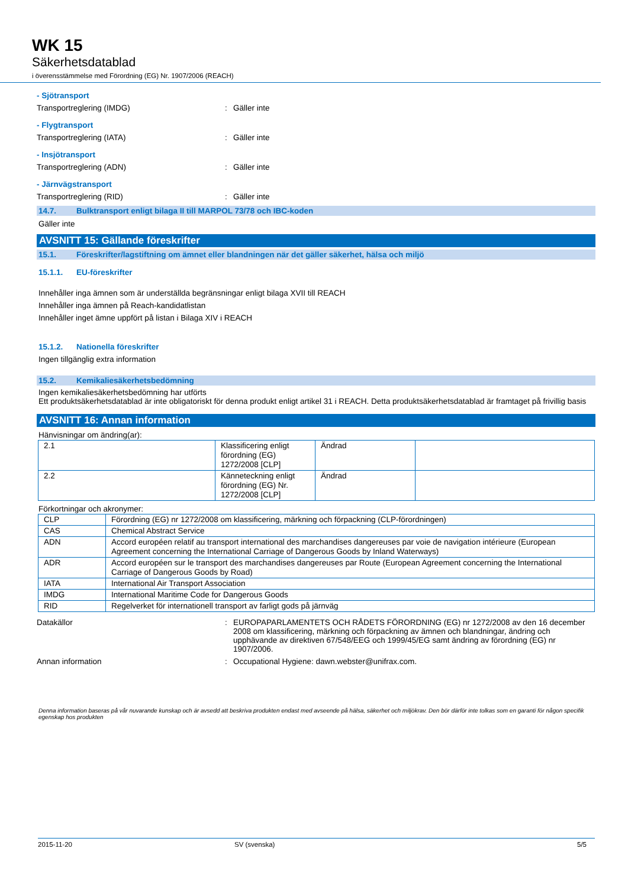WK 15
Säkerhetsdatablad
i överensstämmelse med Förordning (EG) Nr. 1907/2006 (REACH)
- Sjötransport
Transportreglering (IMDG) : Gäller inte
- Flygtransport
Transportreglering (IATA) : Gäller inte
- Insjötransport
Transportreglering (ADN) : Gäller inte
- Järnvägstransport
Transportreglering (RID) : Gäller inte
14.7. Bulktransport enligt bilaga II till MARPOL 73/78 och IBC-koden
Gäller inte
AVSNITT 15: Gällande föreskrifter
15.1. Föreskrifter/lagstiftning om ämnet eller blandningen när det gäller säkerhet, hälsa och miljö
15.1.1. EU-föreskrifter
Innehåller inga ämnen som är underställda begränsningar enligt bilaga XVII till REACH
Innehåller inga ämnen på Reach-kandidatlistan
Innehåller inget ämne uppfört på listan i Bilaga XIV i REACH
15.1.2. Nationella föreskrifter
Ingen tillgänglig extra information
15.2. Kemikaliesäkerhetsbedömning
Ingen kemikaliesäkerhetsbedömning har utförts
Ett produktsäkerhetsdatablad är inte obligatoriskt för denna produkt enligt artikel 31 i REACH. Detta produktsäkerhetsdatablad är framtaget på frivillig basis
AVSNITT 16: Annan information
Hänvisningar om ändring(ar):
| 2.1 | Klassificering enligt förordning (EG) 1272/2008 [CLP] | Ändrad | |
| 2.2 | Känneteckning enligt förordning (EG) Nr. 1272/2008 [CLP] | Ändrad | |
Förkortningar och akronymer:
| CLP | Förordning (EG) nr 1272/2008 om klassificering, märkning och förpackning (CLP-förordningen) |
| CAS | Chemical Abstract Service |
| ADN | Accord européen relatif au transport international des marchandises dangereuses par voie de navigation intérieure (European Agreement concerning the International Carriage of Dangerous Goods by Inland Waterways) |
| ADR | Accord européen sur le transport des marchandises dangereuses par Route (European Agreement concerning the International Carriage of Dangerous Goods by Road) |
| IATA | International Air Transport Association |
| IMDG | International Maritime Code for Dangerous Goods |
| RID | Regelverket för internationell transport av farligt gods på järnväg |
Datakällor : EUROPAPARLAMENTETS OCH RÅDETS FÖRORDNING (EG) nr 1272/2008 av den 16 december 2008 om klassificering, märkning och förpackning av ämnen och blandningar, ändring och upphävande av direktiven 67/548/EEG och 1999/45/EG samt ändring av förordning (EG) nr 1907/2006.
Annan information : Occupational Hygiene: dawn.webster@unifrax.com.
Denna information baseras på vår nuvarande kunskap och är avsedd att beskriva produkten endast med avseende på hälsa, säkerhet och miljökrav. Den bör därför inte tolkas som en garanti för någon specifik egenskap hos produkten
2015-11-20 SV (svenska) 5/5